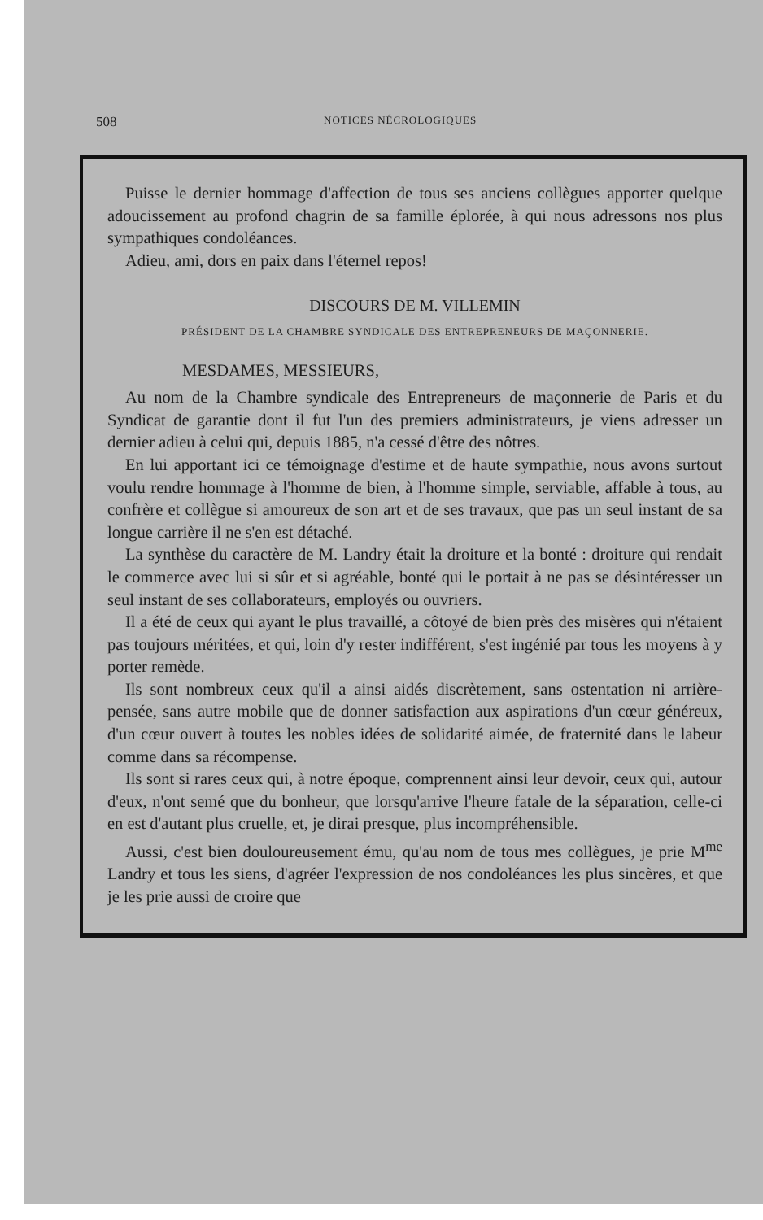508 NOTICES NÉCROLOGIQUES
Puisse le dernier hommage d'affection de tous ses anciens collègues apporter quelque adoucissement au profond chagrin de sa famille éplorée, à qui nous adressons nos plus sympathiques condoléances.
Adieu, ami, dors en paix dans l'éternel repos!
DISCOURS DE M. VILLEMIN
PRÉSIDENT DE LA CHAMBRE SYNDICALE DES ENTREPRENEURS DE MAÇONNERIE.
MESDAMES, MESSIEURS,
Au nom de la Chambre syndicale des Entrepreneurs de maçonnerie de Paris et du Syndicat de garantie dont il fut l'un des premiers administrateurs, je viens adresser un dernier adieu à celui qui, depuis 1885, n'a cessé d'être des nôtres.
En lui apportant ici ce témoignage d'estime et de haute sympathie, nous avons surtout voulu rendre hommage à l'homme de bien, à l'homme simple, serviable, affable à tous, au confrère et collègue si amoureux de son art et de ses travaux, que pas un seul instant de sa longue carrière il ne s'en est détaché.
La synthèse du caractère de M. Landry était la droiture et la bonté : droiture qui rendait le commerce avec lui si sûr et si agréable, bonté qui le portait à ne pas se désintéresser un seul instant de ses collaborateurs, employés ou ouvriers.
Il a été de ceux qui ayant le plus travaillé, a côtoyé de bien près des misères qui n'étaient pas toujours méritées, et qui, loin d'y rester indifférent, s'est ingénié par tous les moyens à y porter remède.
Ils sont nombreux ceux qu'il a ainsi aidés discrètement, sans ostentation ni arrière-pensée, sans autre mobile que de donner satisfaction aux aspirations d'un cœur généreux, d'un cœur ouvert à toutes les nobles idées de solidarité aimée, de fraternité dans le labeur comme dans sa récompense.
Ils sont si rares ceux qui, à notre époque, comprennent ainsi leur devoir, ceux qui, autour d'eux, n'ont semé que du bonheur, que lorsqu'arrive l'heure fatale de la séparation, celle-ci en est d'autant plus cruelle, et, je dirai presque, plus incompréhensible.
Aussi, c'est bien douloureusement ému, qu'au nom de tous mes collègues, je prie M<sup>me</sup> Landry et tous les siens, d'agréer l'expression de nos condoléances les plus sincères, et que je les prie aussi de croire que